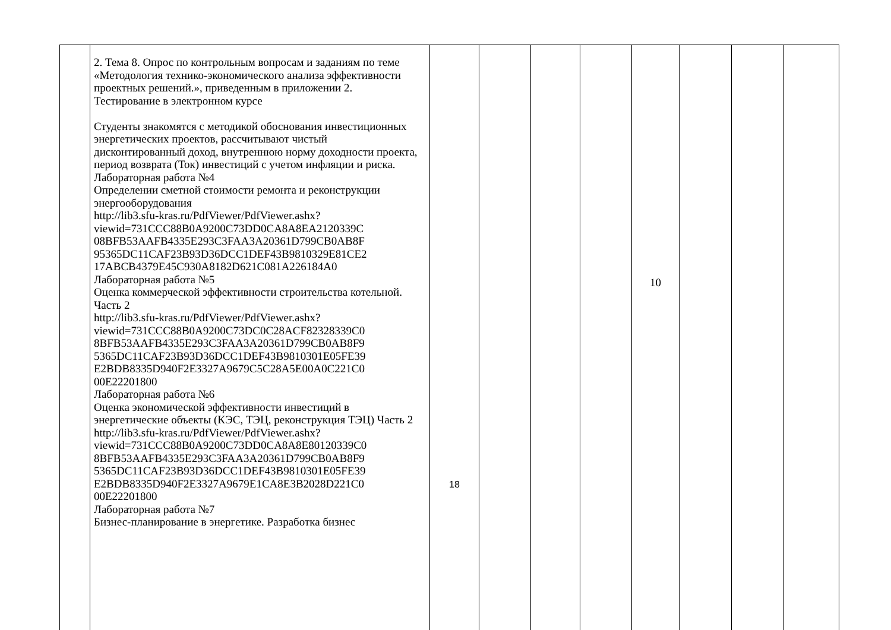| | 2. Тема 8. Опрос по контрольным вопросам и заданиям по теме «Методология технико-экономического анализа эффективности проектных решений.», приведенным в приложении 2. Тестирование в электронном курсе Студенты знакомятся с методикой обоснования инвестиционных энергетических проектов, рассчитывают чистый дисконтированный доход, внутреннюю норму доходности проекта, период возврата (Ток) инвестиций с учетом инфляции и риска. Лабораторная работа №4 Определении сметной стоимости ремонта и реконструкции энергооборудования http://lib3.sfu-kras.ru/PdfViewer/PdfViewer.ashx? viewid=731CCC88B0A9200C73DD0CA8A8EA2120339C 08BFB53AAFB4335E293C3FAA3A20361D799CB0AB8F 95365DC11CAF23B93D36DCC1DEF43B9810329E81CE2 17ABCB4379E45C930A8182D621C081A226184A0 Лабораторная работа №5 Оценка коммерческой эффективности строительства котельной. Часть 2 http://lib3.sfu-kras.ru/PdfViewer/PdfViewer.ashx? viewid=731CCC88B0A9200C73DC0C28ACF82328339C0 8BFB53AAFB4335E293C3FAA3A20361D799CB0AB8F9 5365DC11CAF23B93D36DCC1DEF43B9810301E05FE39 E2BDB8335D940F2E3327A9679C5C28A5E00A0C221C0 00E22201800 Лабораторная работа №6 Оценка экономической эффективности инвестиций в энергетические объекты (КЭС, ТЭЦ, реконструкция ТЭЦ) Часть 2 http://lib3.sfu-kras.ru/PdfViewer/PdfViewer.ashx? viewid=731CCC88B0A9200C73DD0CA8A8E80120339C0 8BFB53AAFB4335E293C3FAA3A20361D799CB0AB8F9 5365DC11CAF23B93D36DCC1DEF43B9810301E05FE39 E2BDB8335D940F2E3327A9679E1CA8E3B2028D221C0 00E22201800 Лабораторная работа №7 Бизнес-планирование в энергетике. Разработка бизнес | 18 | | | | 10 | | | |